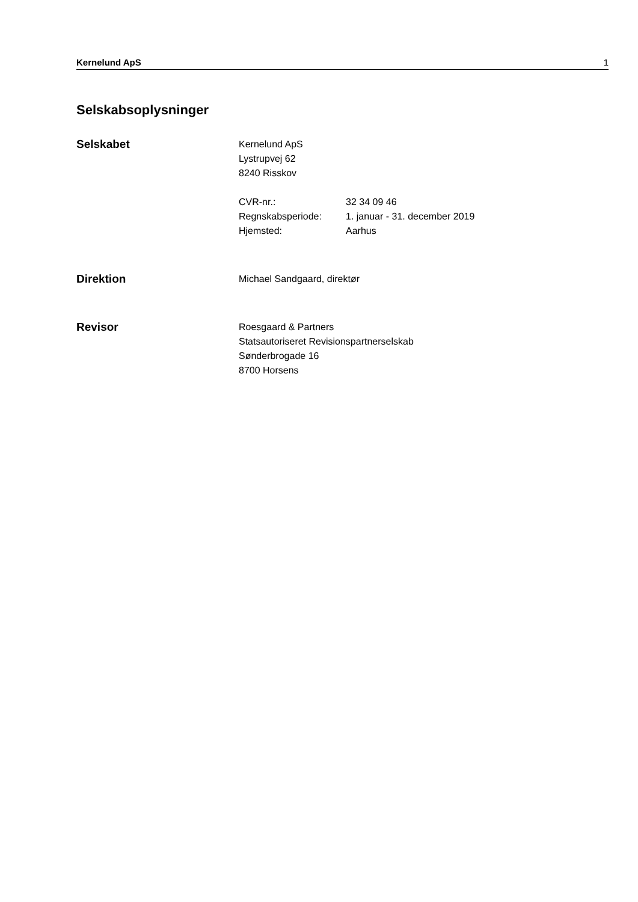Kernelund ApS 1
Selskabsoplysninger
Selskabet
Kernelund ApS
Lystrupvej 62
8240 Risskov
CVR-nr.: 32 34 09 46 Regnskabsperiode: 1. januar - 31. december 2019 Hjemsted: Aarhus
Direktion
Michael Sandgaard, direktør
Revisor
Roesgaard & Partners
Statsautoriseret Revisionspartnerselskab
Sønderbrogade 16
8700 Horsens